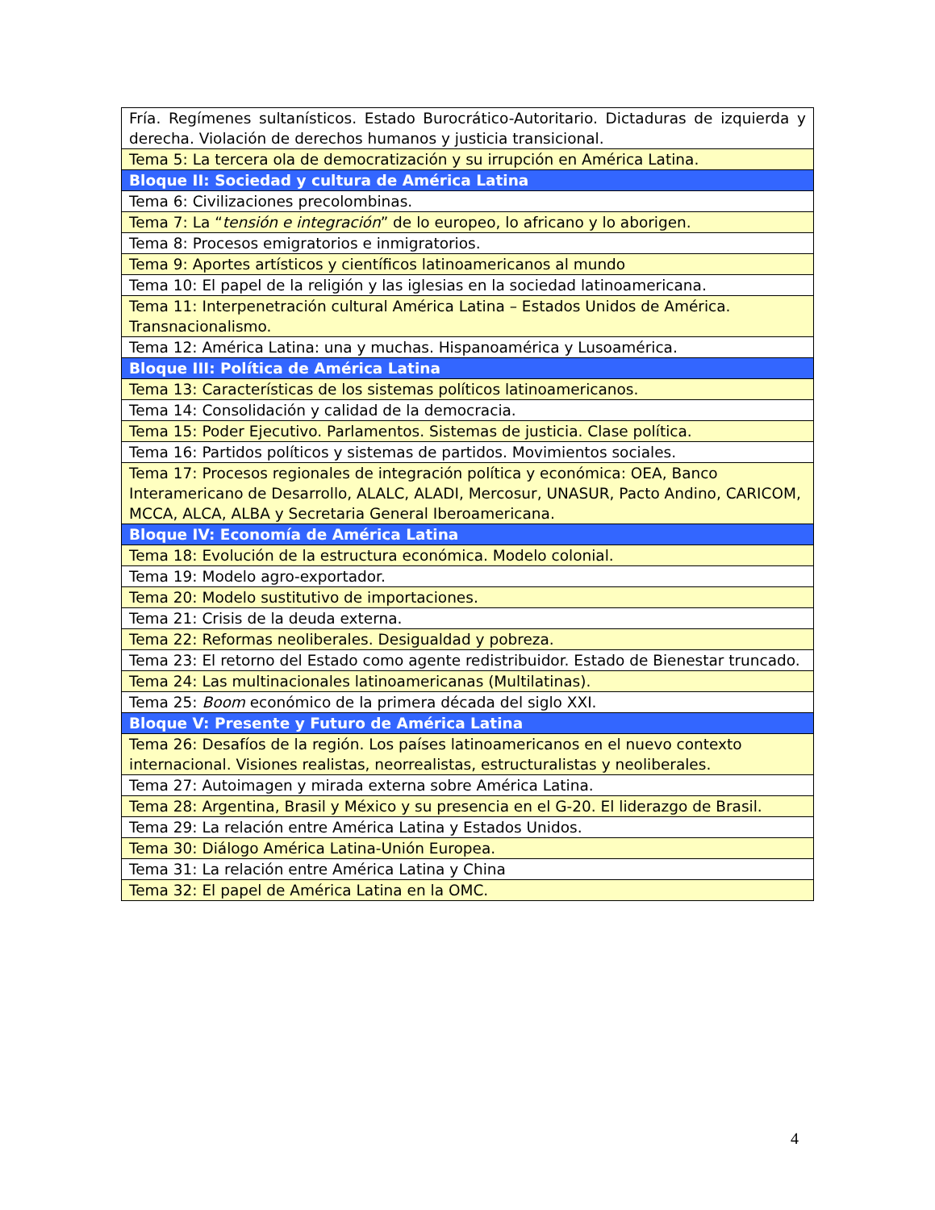| Fría. Regímenes sultanísticos. Estado Burocrático-Autoritario. Dictaduras de izquierda y derecha. Violación de derechos humanos y justicia transicional. |
| Tema 5: La tercera ola de democratización y su irrupción en América Latina. |
| Bloque II: Sociedad y cultura de América Latina |
| Tema 6: Civilizaciones precolombinas. |
| Tema 7: La “ tensión e integración ” de lo europeo, lo africano y lo aborigen. |
| Tema 8: Procesos emigratorios e inmigratorios. |
| Tema 9: Aportes artísticos y científicos latinoamericanos al mundo |
| Tema 10: El papel de la religión y las iglesias en la sociedad latinoamericana. |
| Tema 11: Interpenetración cultural América Latina – Estados Unidos de América. Transnacionalismo. |
| Tema 12: América Latina: una y muchas. Hispanoamérica y Lusoamérica. |
| Bloque III: Política de América Latina |
| Tema 13: Características de los sistemas políticos latinoamericanos. |
| Tema 14: Consolidación y calidad de la democracia. |
| Tema 15: Poder Ejecutivo. Parlamentos. Sistemas de justicia. Clase política. |
| Tema 16: Partidos políticos y sistemas de partidos. Movimientos sociales. |
| Tema 17: Procesos regionales de integración política y económica: OEA, Banco Interamericano de Desarrollo, ALALC, ALADI, Mercosur, UNASUR, Pacto Andino, CARICOM, MCCA, ALCA, ALBA y Secretaria General Iberoamericana. |
| Bloque IV: Economía de América Latina |
| Tema 18: Evolución de la estructura económica. Modelo colonial. |
| Tema 19: Modelo agro-exportador. |
| Tema 20: Modelo sustitutivo de importaciones. |
| Tema 21: Crisis de la deuda externa. |
| Tema 22: Reformas neoliberales. Desigualdad y pobreza. |
| Tema 23: El retorno del Estado como agente redistribuidor. Estado de Bienestar truncado. |
| Tema 24: Las multinacionales latinoamericanas (Multilatinas). |
| Tema 25: Boom económico de la primera década del siglo XXI. |
| Bloque V: Presente y Futuro de América Latina |
| Tema 26: Desafíos de la región. Los países latinoamericanos en el nuevo contexto internacional. Visiones realistas, neorrealistas, estructuralistas y neoliberales. |
| Tema 27: Autoimagen y mirada externa sobre América Latina. |
| Tema 28: Argentina, Brasil y México y su presencia en el G-20. El liderazgo de Brasil. |
| Tema 29: La relación entre América Latina y Estados Unidos. |
| Tema 30: Diálogo América Latina-Unión Europea. |
| Tema 31: La relación entre América Latina y China |
| Tema 32: El papel de América Latina en la OMC. |
4